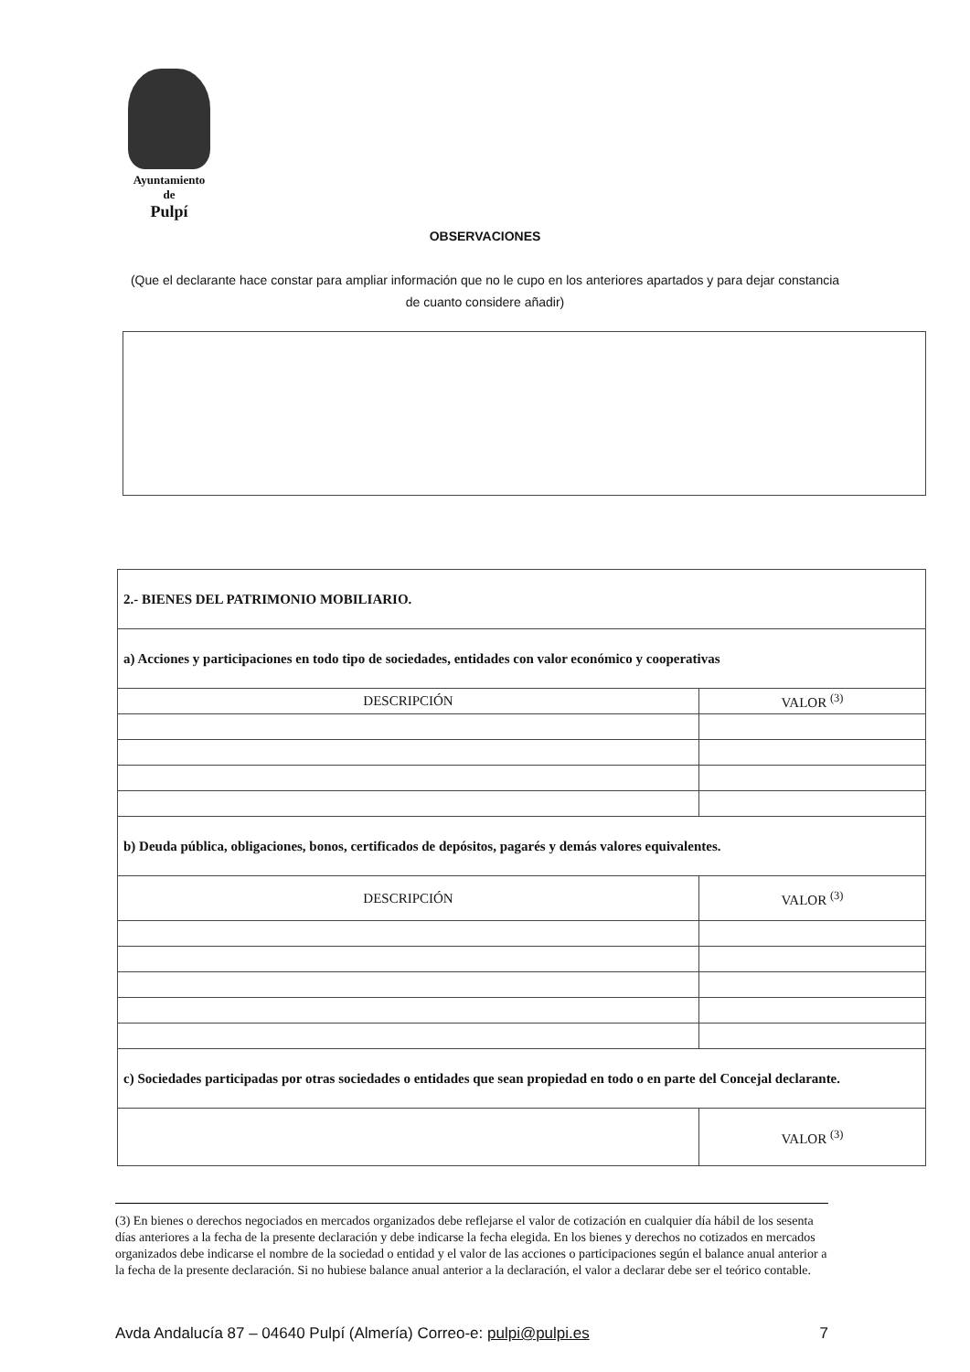Ayuntamiento
de
Pulpí
OBSERVACIONES
(Que el declarante hace constar para ampliar información que no le cupo en los anteriores apartados y para dejar constancia de cuanto considere añadir)
| 2.- BIENES DEL PATRIMONIO MOBILIARIO. | |
| a) Acciones y participaciones en todo tipo de sociedades, entidades con valor económico y cooperativas | |
| DESCRIPCIÓN | VALOR <sup>(3)</sup> |
| b) Deuda pública, obligaciones, bonos, certificados de depósitos, pagarés y demás valores equivalentes. | |
| DESCRIPCIÓN | VALOR <sup>(3)</sup> |
| c) Sociedades participadas por otras sociedades o entidades que sean propiedad en todo o en parte del Concejal declarante. | |
| | VALOR <sup>(3)</sup> |
(3) En bienes o derechos negociados en mercados organizados debe reflejarse el valor de cotización en cualquier día hábil de los sesenta días anteriores a la fecha de la presente declaración y debe indicarse la fecha elegida. En los bienes y derechos no cotizados en mercados organizados debe indicarse el nombre de la sociedad o entidad y el valor de las acciones o participaciones según el balance anual anterior a la fecha de la presente declaración. Si no hubiese balance anual anterior a la declaración, el valor a declarar debe ser el teórico contable.
Avda Andalucía 87 – 04640 Pulpí (Almería) Correo-e: pulpi@pulpi.es 7